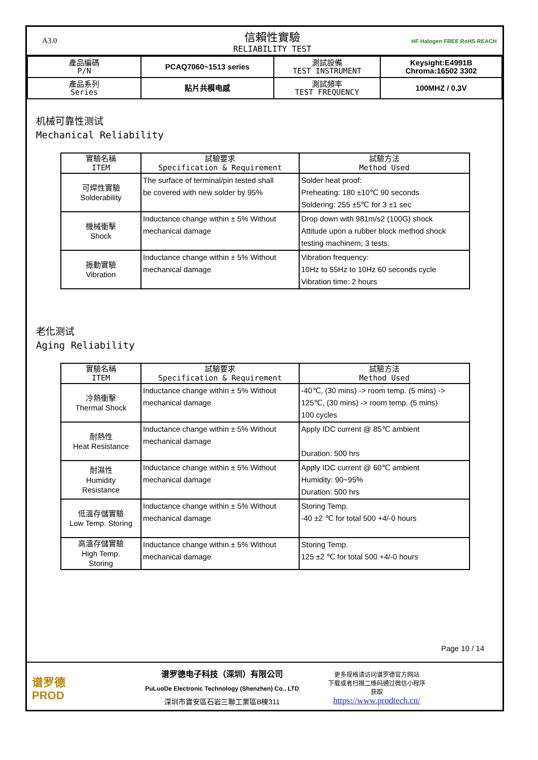A3.0
信賴性實驗
RELIABILITY TEST
HF Halogen FREE RoHS REACH
| 產品編碼 P/N | PCAQ7060~1513 series | 測試設備 TEST INSTRUMENT | Keysight:E4991B Chroma:16502 3302 |
| 產品系列 Series | 贴片共模电感 | 測試頻率 TEST FREQUENCY | 100MHZ / 0.3V |
机械可靠性测试
Mechanical Reliability
| 實驗名稱 ITEM | 試驗要求 Specification & Requirement | 試驗方法 Method Used |
| --- | --- | --- |
| 可焊性實驗 Solderability | The surface of terminal/pin tested shall be covered with new solder by 95% | Solder heat proof: Preheating: 180 ±10℃ 90 seconds Soldering: 255 ±5℃ for 3 ±1 sec |
| 機械衝擊 Shock | Inductance change within ± 5% Without mechanical damage | Drop down with 981m/s2 (100G) shock Attitude upon a rubber block method shock testing machinem, 3 tests. |
| 振動實驗 Vibration | Inductance change within ± 5% Without mechanical damage | Vibration frequency: 10Hz to 55Hz to 10Hz 60 seconds cycle Vibration time: 2 hours |
老化测试
Aging Reliability
| 實驗名稱 ITEM | 試驗要求 Specification & Requirement | 試驗方法 Method Used |
| --- | --- | --- |
| 冷熱衝擊 Thermal Shock | Inductance change within ± 5% Without mechanical damage | -40℃, (30 mins) -> room temp. (5 mins) -> 125℃, (30 mins) -> room temp. (5 mins) 100 cycles |
| 耐熱性 Heat Resistance | Inductance change within ± 5% Without mechanical damage | Apply IDC current @ 85℃ ambient Duration: 500 hrs |
| 耐濕性 Humidity Resistance | Inductance change within ± 5% Without mechanical damage | Apply IDC current @ 60℃ ambient Humidity: 90~95% Duration: 500 hrs |
| 低溫存儲實驗 Low Temp. Storing | Inductance change within ± 5% Without mechanical damage | Storing Temp. -40 ±2 ℃ for total 500 +4/-0 hours |
| 高溫存儲實驗 High Temp. Storing | Inductance change within ± 5% Without mechanical damage | Storing Temp. 125 ±2 ℃ for total 500 +4/-0 hours |
Page 10 / 14
谱罗德
PROD
谱罗德电子科技（深圳）有限公司
PuLuoDe Electronic Technology (Shenzhen) Co., LTD
深圳市寶安區石岩三聯工業區B棟311
更多规格请访问谱罗德官方网站
下载或者扫描二维码通过微信小程序
获取
https://www.prodtech.cn/